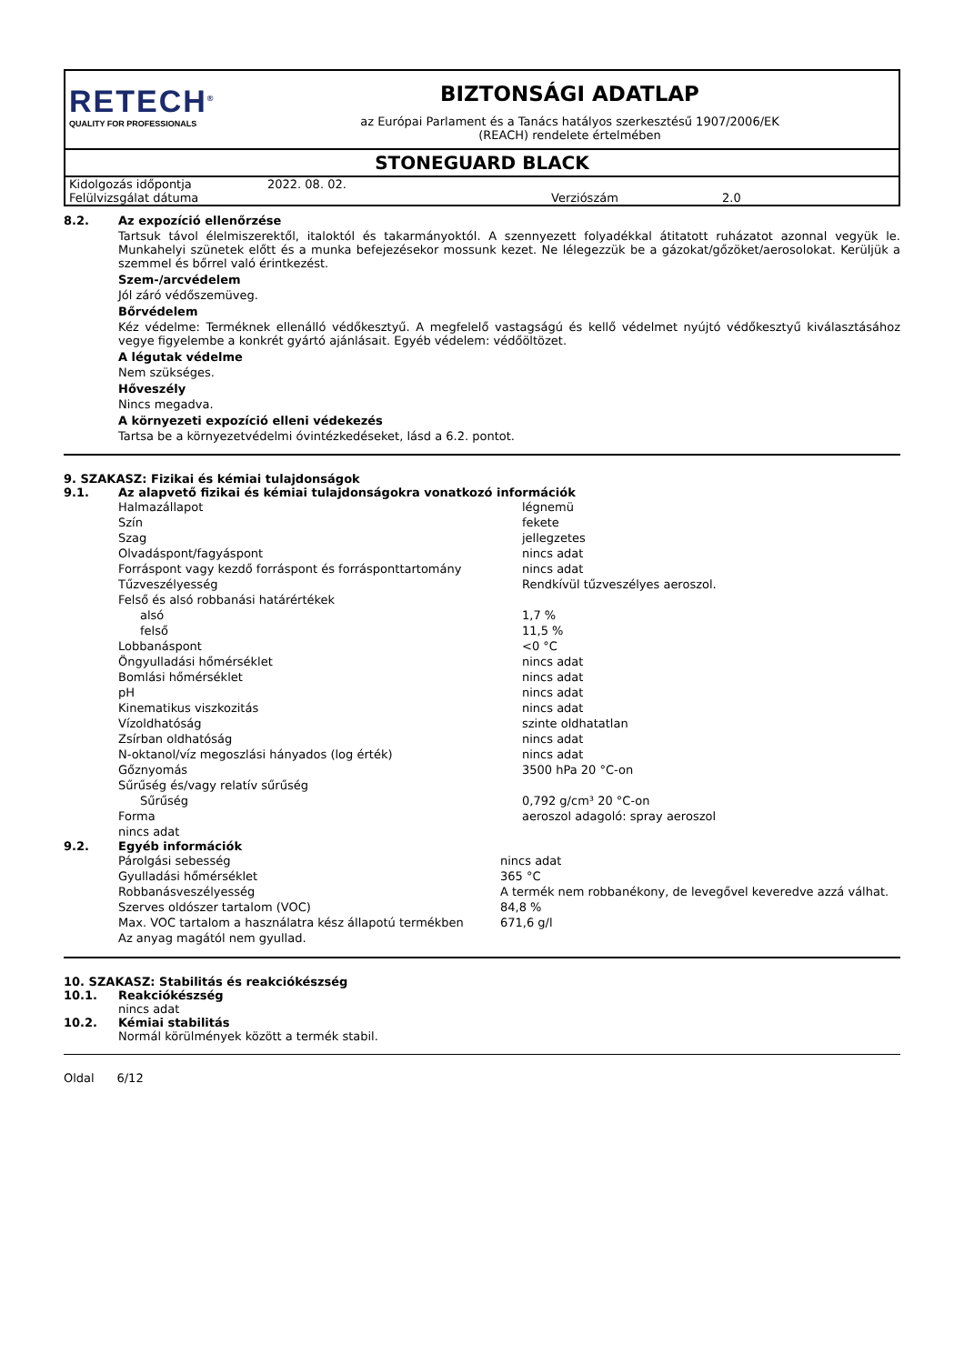RETECH<sup>®</sup>
QUALITY FOR PROFESSIONALS
BIZTONSÁGI ADATLAP
az Európai Parlament és a Tanács hatályos szerkesztésű 1907/2006/EK
(REACH) rendelete értelmében
STONEGUARD BLACK
| Kidolgozás időpontja | 2022. 08. 02. | | |
| Felülvizsgálat dátuma | | Verziószám | 2.0 |
8.2. Az expozíció ellenőrzése
Tartsuk távol élelmiszerektől, italoktól és takarmányoktól. A szennyezett folyadékkal átitatott ruházatot azonnal vegyük le. Munkahelyi szünetek előtt és a munka befejezésekor mossunk kezet. Ne lélegezzük be a gázokat/gőzöket/aerosolokat. Kerüljük a szemmel és bőrrel való érintkezést.
Szem-/arcvédelem
Jól záró védőszemüveg.
Bőrvédelem
Kéz védelme: Terméknek ellenálló védőkesztyű. A megfelelő vastagságú és kellő védelmet nyújtó védőkesztyű kiválasztásához vegye figyelembe a konkrét gyártó ajánlásait. Egyéb védelem: védőöltözet.
A légutak védelme
Nem szükséges.
Hőveszély
Nincs megadva.
A környezeti expozíció elleni védekezés
Tartsa be a környezetvédelmi óvintézkedéseket, lásd a 6.2. pontot.
9. SZAKASZ: Fizikai és kémiai tulajdonságok
9.1. Az alapvető fizikai és kémiai tulajdonságokra vonatkozó információk
| Halmazállapot | légnemü |
| Szín | fekete |
| Szag | jellegzetes |
| Olvadáspont/fagyáspont | nincs adat |
| Forráspont vagy kezdő forráspont és forrásponttartomány | nincs adat |
| Tűzveszélyesség | Rendkívül tűzveszélyes aeroszol. |
| Felső és alsó robbanási határértékek | |
| alsó | 1,7 % |
| felső | 11,5 % |
| Lobbanáspont | <0 °C |
| Öngyulladási hőmérséklet | nincs adat |
| Bomlási hőmérséklet | nincs adat |
| pH | nincs adat |
| Kinematikus viszkozitás | nincs adat |
| Vízoldhatóság | szinte oldhatatlan |
| Zsírban oldhatóság | nincs adat |
| N-oktanol/víz megoszlási hányados (log érték) | nincs adat |
| Gőznyomás | 3500 hPa 20 °C-on |
| Sűrűség és/vagy relatív sűrűség | |
| Sűrűség | 0,792 g/cm³ 20 °C-on |
| Forma | aeroszol adagoló: spray aeroszol |
| nincs adat | |
9.2. Egyéb információk
| Párolgási sebesség | nincs adat |
| Gyulladási hőmérséklet | 365 °C |
| Robbanásveszélyesség | A termék nem robbanékony, de levegővel keveredve azzá válhat. |
| Szerves oldószer tartalom (VOC) | 84,8 % |
| Max. VOC tartalom a használatra kész állapotú termékben | 671,6 g/l |
| Az anyag magától nem gyullad. | |
10. SZAKASZ: Stabilitás és reakciókészség
10.1. Reakciókészség
nincs adat
10.2. Kémiai stabilitás
Normál körülmények között a termék stabil.
Oldal 6/12